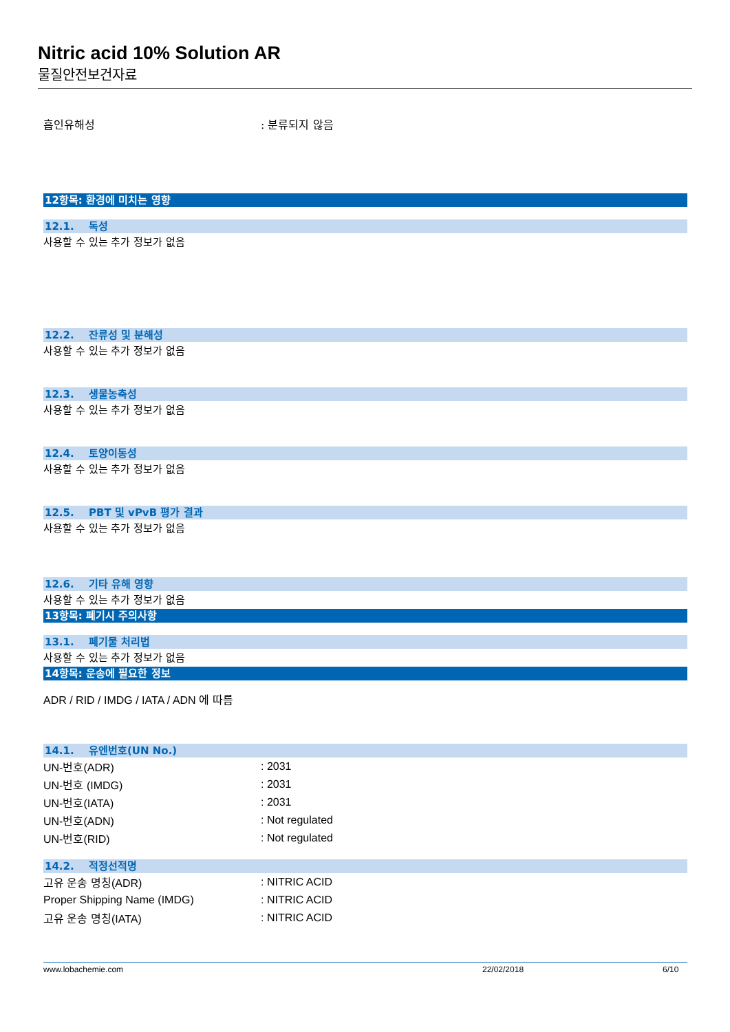Nitric acid 10% Solution AR
물질안전보건자료
| 흡인유해성 | : 분류되지 않음 |
12항목: 환경에 미치는 영향
12.1. 독성
사용할 수 있는 추가 정보가 없음
12.2. 잔류성 및 분해성
사용할 수 있는 추가 정보가 없음
12.3. 생물농축성
사용할 수 있는 추가 정보가 없음
12.4. 토양이동성
사용할 수 있는 추가 정보가 없음
12.5. PBT 및 vPvB 평가 결과
사용할 수 있는 추가 정보가 없음
12.6. 기타 유해 영향
사용할 수 있는 추가 정보가 없음
13항목: 폐기시 주의사항
13.1. 폐기물 처리법
사용할 수 있는 추가 정보가 없음
14항목: 운송에 필요한 정보
ADR / RID / IMDG / IATA / ADN 에 따름
14.1. 유엔번호(UN No.)
| UN-번호(ADR) | : 2031 |
| UN-번호 (IMDG) | : 2031 |
| UN-번호(IATA) | : 2031 |
| UN-번호(ADN) | : Not regulated |
| UN-번호(RID) | : Not regulated |
14.2. 적정선적명
| 고유 운송 명칭(ADR) | : NITRIC ACID |
| Proper Shipping Name (IMDG) | : NITRIC ACID |
| 고유 운송 명칭(IATA) | : NITRIC ACID |
www.lobachemie.com 22/02/2018 6/10